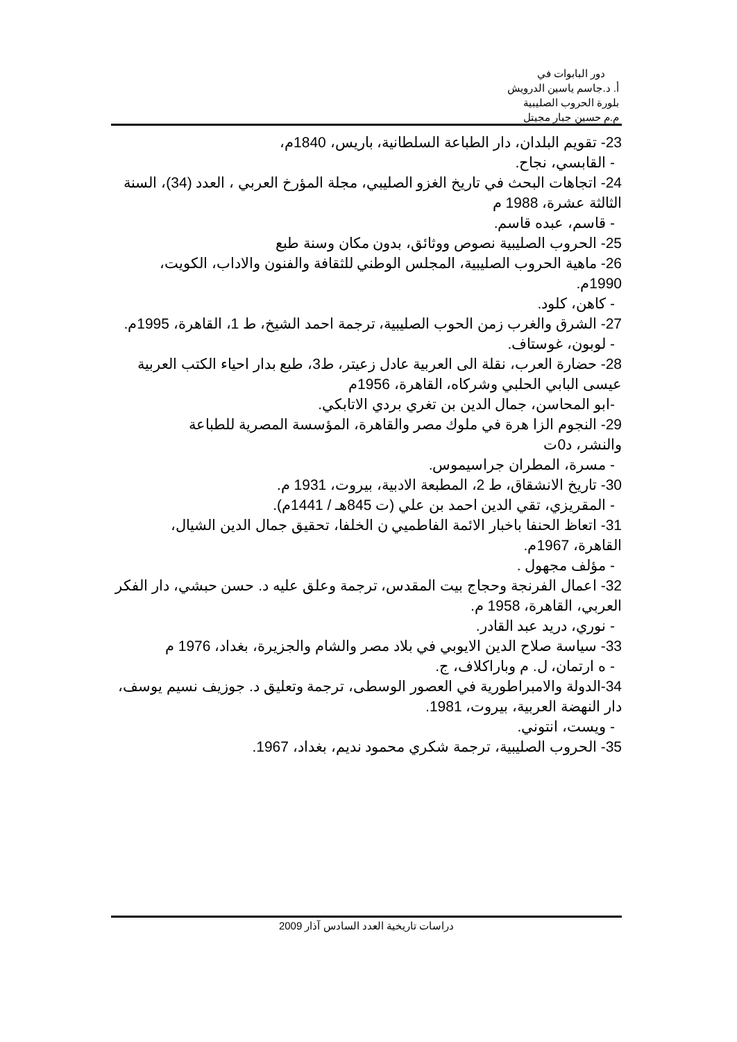دور البابوات في
أ. د.جاسم ياسين الدرويش
بلورة الحروب الصليبية
م.م حسين جبار مجيتل
23- تقويم البلدان، دار الطباعة السلطانية، باريس، 1840م،
- القابسي، نجاح.
24- اتجاهات البحث في تاريخ الغزو الصليبي، مجلة المؤرخ العربي ، العدد (34)، السنة الثالثة عشرة، 1988 م
- قاسم، عبده قاسم.
25- الحروب الصليبية نصوص ووثائق، بدون مكان وسنة طبع
26- ماهية الحروب الصليبية، المجلس الوطني للثقافة والفنون والاداب، الكويت، 1990م.
- كاهن، كلود.
27- الشرق والغرب زمن الحوب الصليبية، ترجمة احمد الشيخ، ط 1، القاهرة، 1995م.
- لوبون، غوستاف.
28- حضارة العرب، نقلة الى العربية عادل زعيتر، ط3، طبع بدار احياء الكتب العربية عيسى البابي الحلبي وشركاه، القاهرة، 1956م
-ابو المحاسن، جمال الدين بن تغري بردي الاتابكي.
29- النجوم الزا هرة في ملوك مصر والقاهرة، المؤسسة المصرية للطباعة والنشر، د0ت
- مسرة، المطران جراسيموس.
30- تاريخ الانشقاق، ط 2، المطبعة الادبية، بيروت، 1931 م.
- المقريزي، تقي الدين احمد بن علي (ت 845هـ / 1441م).
31- اتعاظ الحنفا باخبار الائمة الفاطميي ن الخلفا، تحقيق جمال الدين الشيال، القاهرة، 1967م.
- مؤلف مجهول .
32- اعمال الفرنجة وحجاج بيت المقدس، ترجمة وعلق عليه د. حسن حبشي، دار الفكر العربي، القاهرة، 1958 م.
- نوري، دريد عبد القادر.
33- سياسة صلاح الدين الايوبي في بلاد مصر والشام والجزيرة، بغداد، 1976 م
- ه ارتمان، ل. م وباراكلاف، ج.
34-الدولة والامبراطورية في العصور الوسطى، ترجمة وتعليق د. جوزيف نسيم يوسف، دار النهضة العربية، بيروت، 1981.
- ويست، انتوني.
35- الحروب الصليبية، ترجمة شكري محمود نديم، بغداد، 1967.
دراسات تاريخية العدد السادس آذار 2009